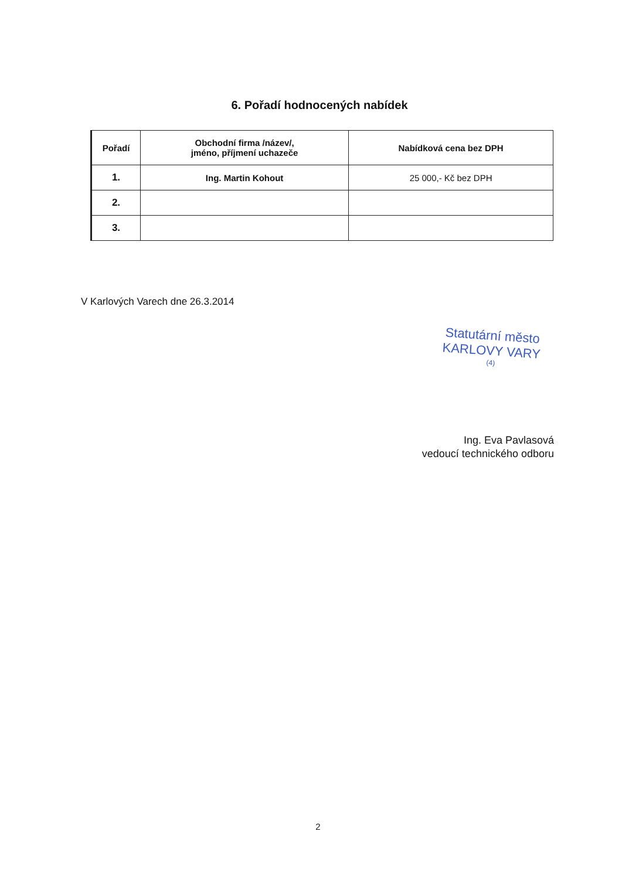6. Pořadí hodnocených nabídek
| Pořadí | Obchodní firma /název/, jméno, příjmení uchazeče | Nabídková cena bez DPH |
| --- | --- | --- |
| 1. | Ing. Martin Kohout | 25 000,- Kč bez DPH |
| 2. | | |
| 3. | | |
V Karlových Varech dne 26.3.2014
Statutární město
KARLOVY VARY
(4)
Ing. Eva Pavlasová
vedoucí technického odboru
2